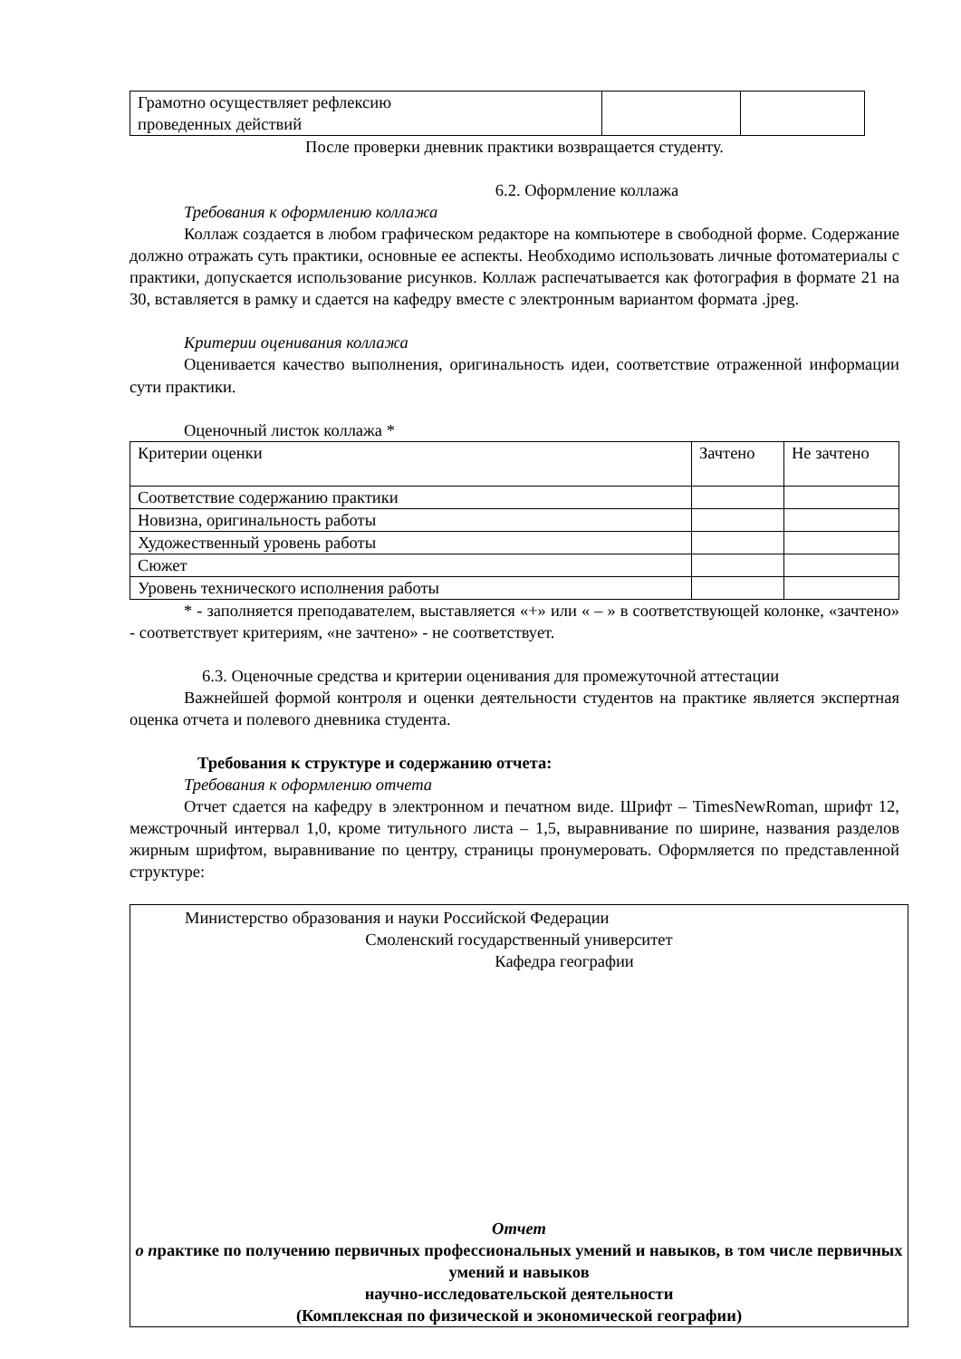| Грамотно осуществляет рефлексию проведенных действий | | |
После проверки дневник практики возвращается студенту.
6.2. Оформление коллажа
Требования к оформлению коллажа
Коллаж создается в любом графическом редакторе на компьютере в свободной форме. Содержание должно отражать суть практики, основные ее аспекты. Необходимо использовать личные фотоматериалы с практики, допускается использование рисунков. Коллаж распечатывается как фотография в формате 21 на 30, вставляется в рамку и сдается на кафедру вместе с электронным вариантом формата .jpeg.
Критерии оценивания коллажа
Оценивается качество выполнения, оригинальность идеи, соответствие отраженной информации сути практики.
Оценочный листок коллажа *
| Критерии оценки | Зачтено | Не зачтено |
| Соответствие содержанию практики | | |
| Новизна, оригинальность работы | | |
| Художественный уровень работы | | |
| Сюжет | | |
| Уровень технического исполнения работы | | |
* - заполняется преподавателем, выставляется «+» или « – » в соответствующей колонке, «зачтено» - соответствует критериям, «не зачтено» - не соответствует.
6.3. Оценочные средства и критерии оценивания для промежуточной аттестации
Важнейшей формой контроля и оценки деятельности студентов на практике является экспертная оценка отчета и полевого дневника студента.
Требования к структуре и содержанию отчета:
Требования к оформлению отчета
Отчет сдается на кафедру в электронном и печатном виде. Шрифт – TimesNewRoman, шрифт 12, межстрочный интервал 1,0, кроме титульного листа – 1,5, выравнивание по ширине, названия разделов жирным шрифтом, выравнивание по центру, страницы пронумеровать. Оформляется по представленной структуре:
Министерство образования и науки Российской Федерации
Смоленский государственный университет
Кафедра географии
Отчет
о практике по получению первичных профессиональных умений и навыков, в том числе первичных умений и навыков
научно-исследовательской деятельности
(Комплексная по физической и экономической географии)